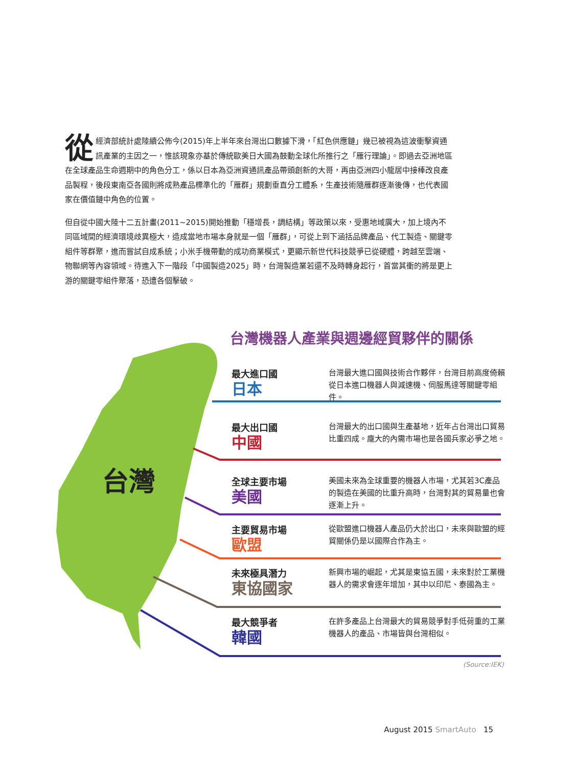從經濟部統計處陸續公佈今(2015)年上半年來台灣出口數據下滑，「紅色供應鏈」幾已被視為這波衝擊資通訊產業的主因之一，惟該現象亦基於傳統歐美日大國為鼓動全球化所推行之「雁行理論」。即過去亞洲地區在全球產品生命週期中的角色分工，係以日本為亞洲資通訊產品帶頭創新的大哥，再由亞洲四小龍居中接棒改良產品製程，後段東南亞各國則將成熟產品標準化的「雁群」規劃垂直分工體系，生產技術隨雁群逐漸後傳，也代表國家在價值鏈中角色的位置。
但自從中國大陸十二五計畫(2011~2015)開始推動「穩增長，調結構」等政策以來，受惠地域廣大，加上境內不同區域間的經濟環境歧異極大，造成當地市場本身就是一個「雁群」，可從上到下涵括品牌產品、代工製造、關鍵零組件等群聚，進而嘗試自成系統；小米手機帶動的成功商業模式，更顯示新世代科技競爭已從硬體，跨越至雲端、物聯網等內容領域。待進入下一階段「中國製造2025」時，台灣製造業若還不及時轉身起行，首當其衝的將是更上游的關鍵零組件聚落，恐遭各個擊破。
台灣機器人產業與週邊經貿夥伴的關係
台灣
最大進口國
日本
台灣最大進口國與技術合作夥伴，台灣目前高度倚賴從日本進口機器人與減速機、伺服馬達等關鍵零組件。
最大出口國
中國
台灣最大的出口國與生產基地，近年占台灣出口貿易比重四成。龐大的內需市場也是各國兵家必爭之地。
全球主要市場
美國
美國未來為全球重要的機器人市場，尤其若3C產品的製造在美國的比重升高時，台灣對其的貿易量也會逐漸上升。
主要貿易市場
歐盟
從歐盟進口機器人產品仍大於出口，未來與歐盟的經貿關係仍是以國際合作為主。
未來極具潛力
東協國家
新興市場的崛起，尤其是東協五國，未來對於工業機器人的需求會逐年增加，其中以印尼、泰國為主。
最大競爭者
韓國
在許多產品上台灣最大的貿易競爭對手低荷重的工業機器人的產品、市場皆與台灣相似。
(Source:IEK)
August 2015 SmartAuto 15